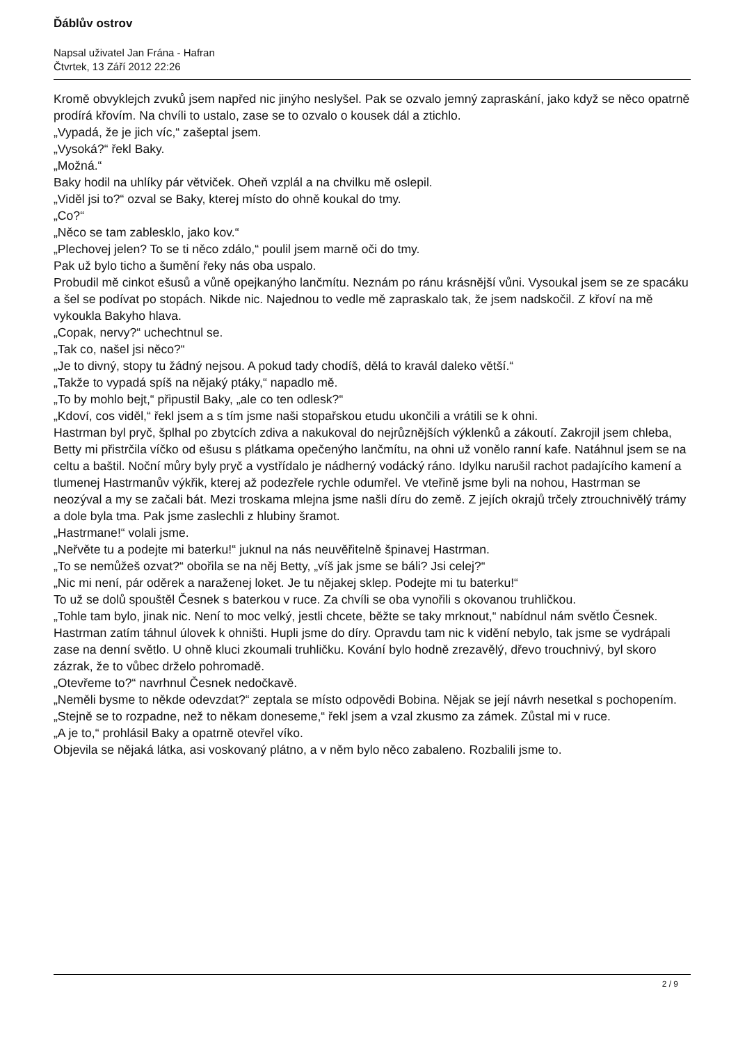Ďáblův ostrov
Napsal uživatel Jan Frána - Hafran
Čtvrtek, 13 Září 2012 22:26
Kromě obvyklejch zvuků jsem napřed nic jinýho neslyšel. Pak se ozvalo jemný zapraskání, jako když se něco opatrně prodírá křovím. Na chvíli to ustalo, zase se to ozvalo o kousek dál a ztichlo.
„Vypadá, že je jich víc,“ zašeptal jsem.
„Vysoká?“ řekl Baky.
„Možná.“
Baky hodil na uhlíky pár větviček. Oheň vzplál a na chvilku mě oslepil.
„Viděl jsi to?“ ozval se Baky, kterej místo do ohně koukal do tmy.
„Co?“
„Něco se tam zablesklo, jako kov.“
„Plechovej jelen? To se ti něco zdálo,“ poulil jsem marně oči do tmy.
Pak už bylo ticho a šumění řeky nás oba uspalo.
Probudil mě cinkot ešusů a vůně opejkanýho lančmítu. Neznám po ránu krásnější vůni. Vysoukal jsem se ze spacáku a šel se podívat po stopách. Nikde nic. Najednou to vedle mě zapraskalo tak, že jsem nadskočil. Z křoví na mě vykoukla Bakyho hlava.
„Copak, nervy?“ uchechtnul se.
„Tak co, našel jsi něco?“
„Je to divný, stopy tu žádný nejsou. A pokud tady chodíš, dělá to kravál daleko větší.“
„Takže to vypadá spíš na nějaký ptáky,“ napadlo mě.
„To by mohlo bejt,“ připustil Baky, „ale co ten odlesk?“
„Kdoví, cos viděl,“ řekl jsem a s tím jsme naši stopařskou etudu ukončili a vrátili se k ohni.
Hastrman byl pryč, šplhal po zbytcích zdiva a nakukoval do nejrůznějších výklenků a zákoutí. Zakrojil jsem chleba, Betty mi přistrčila víčko od ešusu s plátkama opečenýho lančmítu, na ohni už vonělo ranní kafe. Natáhnul jsem se na celtu a baštil. Noční můry byly pryč a vystřídalo je nádherný vodácký ráno. Idylku narušil rachot padajícího kamení a tlumenej Hastrmanův výkřik, kterej až podezřele rychle odumřel. Ve vteřině jsme byli na nohou, Hastrman se neozýval a my se začali bát. Mezi troskama mlejna jsme našli díru do země. Z jejích okrajů trčely ztrouchnivělý trámy a dole byla tma. Pak jsme zaslechli z hlubiny šramot.
„Hastrmane!“ volali jsme.
„Neřvěte tu a podejte mi baterku!“ juknul na nás neuvěřitelně špinavej Hastrman.
„To se nemůžeš ozvat?“ obořila se na něj Betty, „víš jak jsme se báli? Jsi celej?“
„Nic mi není, pár oděrek a naraženej loket. Je tu nějakej sklep. Podejte mi tu baterku!“
To už se dolů spouštěl Česnek s baterkou v ruce. Za chvíli se oba vynořili s okovanou truhličkou.
„Tohle tam bylo, jinak nic. Není to moc velký, jestli chcete, běžte se taky mrknout,“ nabídnul nám světlo Česnek. Hastrman zatím táhnul úlovek k ohništi. Hupli jsme do díry. Opravdu tam nic k vidění nebylo, tak jsme se vydrápali zase na denní světlo. U ohně kluci zkoumali truhličku. Kování bylo hodně zrezavělý, dřevo trouchnivý, byl skoro zázrak, že to vůbec drželo pohromadě.
„Otevřeme to?“ navrhnul Česnek nedočkavě.
„Neměli bysme to někde odevzdat?“ zeptala se místo odpovědi Bobina. Nějak se její návrh nesetkal s pochopením.
„Stejně se to rozpadne, než to někam doneseme,“ řekl jsem a vzal zkusmo za zámek. Zůstal mi v ruce.
„A je to,“ prohlásil Baky a opatrně otevřel víko.
Objevila se nějaká látka, asi voskovaný plátno, a v něm bylo něco zabaleno. Rozbalili jsme to.
2 / 9